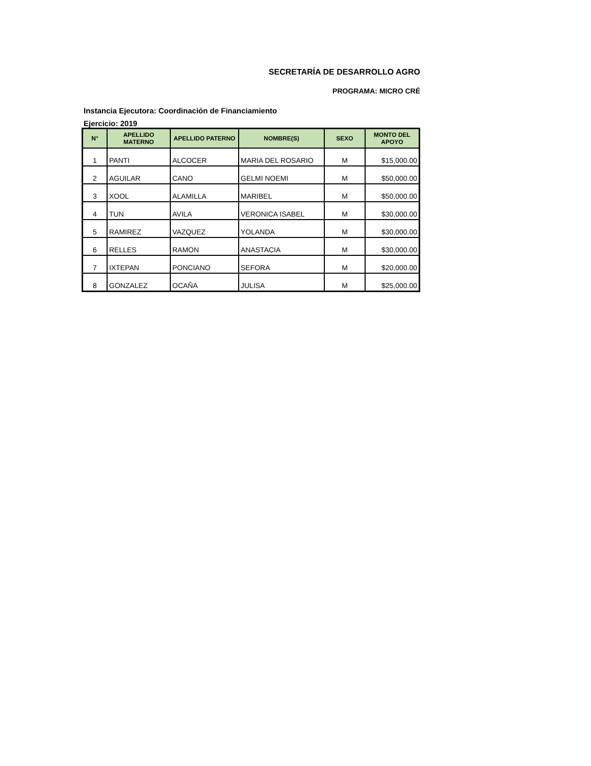SECRETARÍA DE DESARROLLO AGRO
PROGRAMA: MICRO CRÉ
Instancia Ejecutora: Coordinación de Financiamiento
Ejercicio: 2019
| N° | APELLIDO MATERNO | APELLIDO PATERNO | NOMBRE(S) | SEXO | MONTO DEL APOYO |
| --- | --- | --- | --- | --- | --- |
| 1 | PANTI | ALCOCER | MARIA DEL ROSARIO | M | $15,000.00 |
| 2 | AGUILAR | CANO | GELMI NOEMI | M | $50,000.00 |
| 3 | XOOL | ALAMILLA | MARIBEL | M | $50,000.00 |
| 4 | TUN | AVILA | VERONICA ISABEL | M | $30,000.00 |
| 5 | RAMIREZ | VAZQUEZ | YOLANDA | M | $30,000.00 |
| 6 | RELLES | RAMON | ANASTACIA | M | $30,000.00 |
| 7 | IXTEPAN | PONCIANO | SEFORA | M | $20,000.00 |
| 8 | GONZALEZ | OCAÑA | JULISA | M | $25,000.00 |